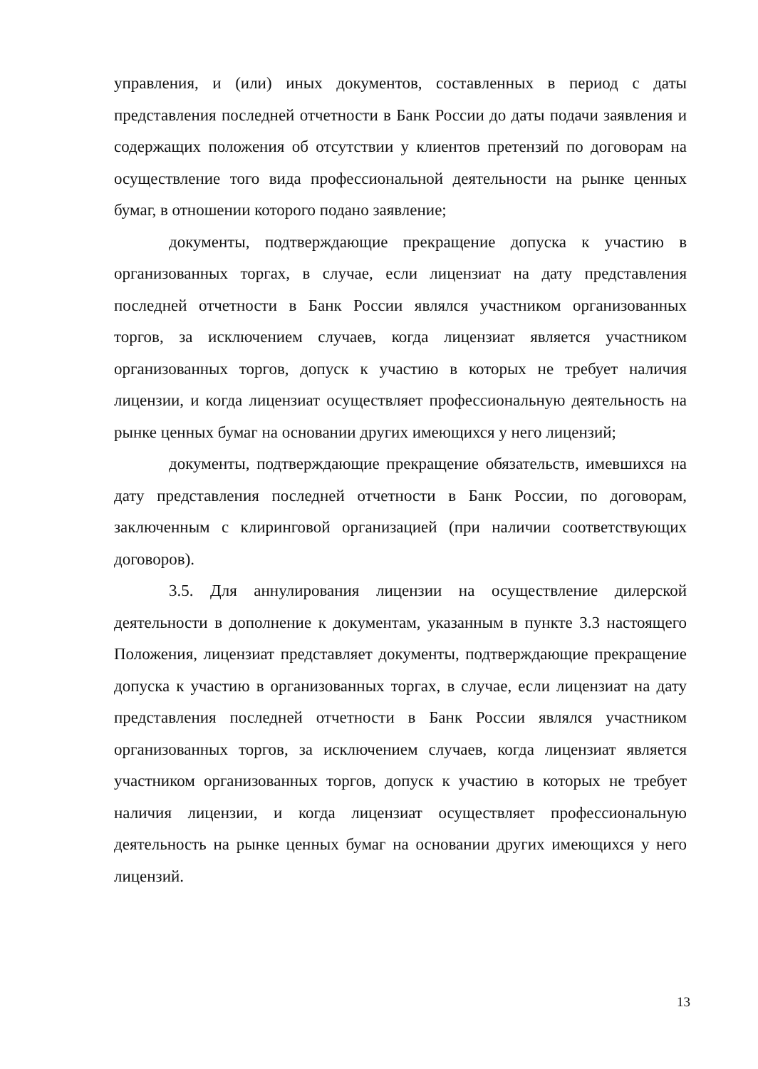управления, и (или) иных документов, составленных в период с даты представления последней отчетности в Банк России до даты подачи заявления и содержащих положения об отсутствии у клиентов претензий по договорам на осуществление того вида профессиональной деятельности на рынке ценных бумаг, в отношении которого подано заявление;
документы, подтверждающие прекращение допуска к участию в организованных торгах, в случае, если лицензиат на дату представления последней отчетности в Банк России являлся участником организованных торгов, за исключением случаев, когда лицензиат является участником организованных торгов, допуск к участию в которых не требует наличия лицензии, и когда лицензиат осуществляет профессиональную деятельность на рынке ценных бумаг на основании других имеющихся у него лицензий;
документы, подтверждающие прекращение обязательств, имевшихся на дату представления последней отчетности в Банк России, по договорам, заключенным с клиринговой организацией (при наличии соответствующих договоров).
3.5. Для аннулирования лицензии на осуществление дилерской деятельности в дополнение к документам, указанным в пункте 3.3 настоящего Положения, лицензиат представляет документы, подтверждающие прекращение допуска к участию в организованных торгах, в случае, если лицензиат на дату представления последней отчетности в Банк России являлся участником организованных торгов, за исключением случаев, когда лицензиат является участником организованных торгов, допуск к участию в которых не требует наличия лицензии, и когда лицензиат осуществляет профессиональную деятельность на рынке ценных бумаг на основании других имеющихся у него лицензий.
13